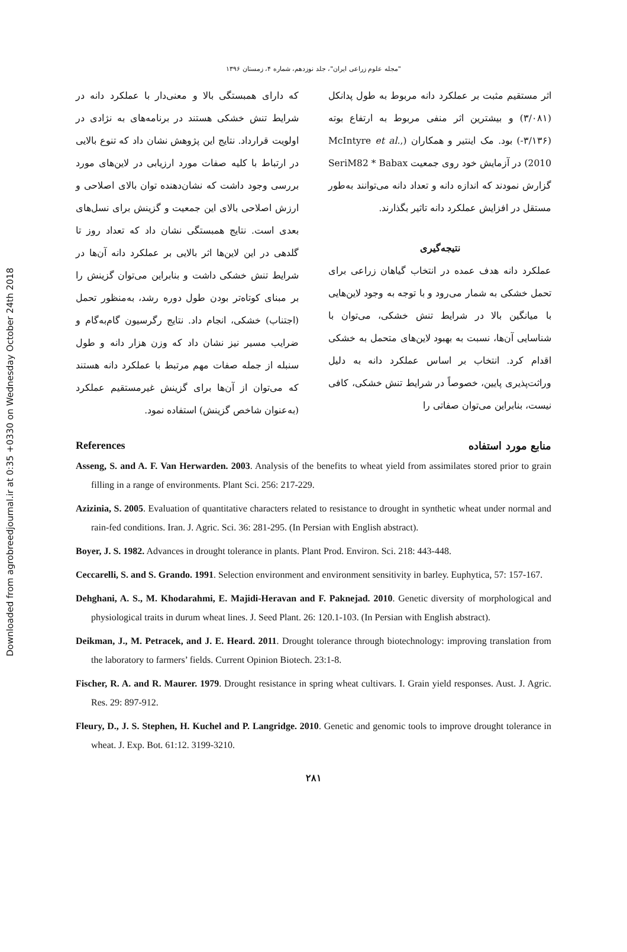Downloaded from agrobreedjournal.ir at 0:35 +0330 on Wednesday October 24th 2018
"مجله علوم زراعی ایران"، جلد نوزدهم، شماره ۴، زمستان ۱۳۹۶
اثر مستقیم مثبت بر عملکرد دانه مربوط به طول پدانکل (۳/۰۸۱) و بیشترین اثر منفی مربوط به ارتفاع بوته (۳/۱۳۶-) بود. مک اینتیر و همکاران (McIntyre et al., 2010) در آزمایش خود روی جمعیت SeriM82 * Babax گزارش نمودند که اندازه دانه و تعداد دانه می‌توانند به‌طور مستقل در افزایش عملکرد دانه تاثیر بگذارند.
نتیجه‌گیری
عملکرد دانه هدف عمده در انتخاب گیاهان زراعی برای تحمل خشکی به شمار می‌رود و با توجه به وجود لاین‌هایی با میانگین بالا در شرایط تنش خشکی، می‌توان با شناسایی آن‌ها، نسبت به بهبود لاین‌های متحمل به خشکی اقدام کرد. انتخاب بر اساس عملکرد دانه به دلیل وراثت‌پذیری پایین، خصوصاً در شرایط تنش خشکی، کافی نیست، بنابراین می‌توان صفاتی را
که دارای همبستگی بالا و معنی‌دار با عملکرد دانه در شرایط تنش خشکی هستند در برنامه‌های به نژادی در اولویت قرارداد. نتایج این پژوهش نشان داد که تنوع بالایی در ارتباط با کلیه صفات مورد ارزیابی در لاین‌های مورد بررسی وجود داشت که نشان‌دهنده توان بالای اصلاحی و ارزش اصلاحی بالای این جمعیت و گزینش برای نسل‌های بعدی است. نتایج همبستگی نشان داد که تعداد روز تا گلدهی در این لاین‌ها اثر بالایی بر عملکرد دانه آن‌ها در شرایط تنش خشکی داشت و بنابراین می‌توان گزینش را بر مبنای کوتاه‌تر بودن طول دوره رشد، به‌منظور تحمل (اجتناب) خشکی، انجام داد. نتایج رگرسیون گام‌به‌گام و ضرایب مسیر نیز نشان داد که وزن هزار دانه و طول سنبله از جمله صفات مهم مرتبط با عملکرد دانه هستند که می‌توان از آن‌ها برای گزینش غیرمستقیم عملکرد (به‌عنوان شاخص گزینش) استفاده نمود.
References منابع مورد استفاده
Asseng, S. and A. F. Van Herwarden. 2003. Analysis of the benefits to wheat yield from assimilates stored prior to grain filling in a range of environments. Plant Sci. 256: 217-229.
Azizinia, S. 2005. Evaluation of quantitative characters related to resistance to drought in synthetic wheat under normal and rain-fed conditions. Iran. J. Agric. Sci. 36: 281-295. (In Persian with English abstract).
Boyer, J. S. 1982. Advances in drought tolerance in plants. Plant Prod. Environ. Sci. 218: 443-448.
Ceccarelli, S. and S. Grando. 1991. Selection environment and environment sensitivity in barley. Euphytica, 57: 157-167.
Dehghani, A. S., M. Khodarahmi, E. Majidi-Heravan and F. Paknejad. 2010. Genetic diversity of morphological and physiological traits in durum wheat lines. J. Seed Plant. 26: 120.1-103. (In Persian with English abstract).
Deikman, J., M. Petracek, and J. E. Heard. 2011. Drought tolerance through biotechnology: improving translation from the laboratory to farmers’ fields. Current Opinion Biotech. 23:1-8.
Fischer, R. A. and R. Maurer. 1979. Drought resistance in spring wheat cultivars. I. Grain yield responses. Aust. J. Agric. Res. 29: 897-912.
Fleury, D., J. S. Stephen, H. Kuchel and P. Langridge. 2010. Genetic and genomic tools to improve drought tolerance in wheat. J. Exp. Bot. 61:12. 3199-3210.
۲۸۱